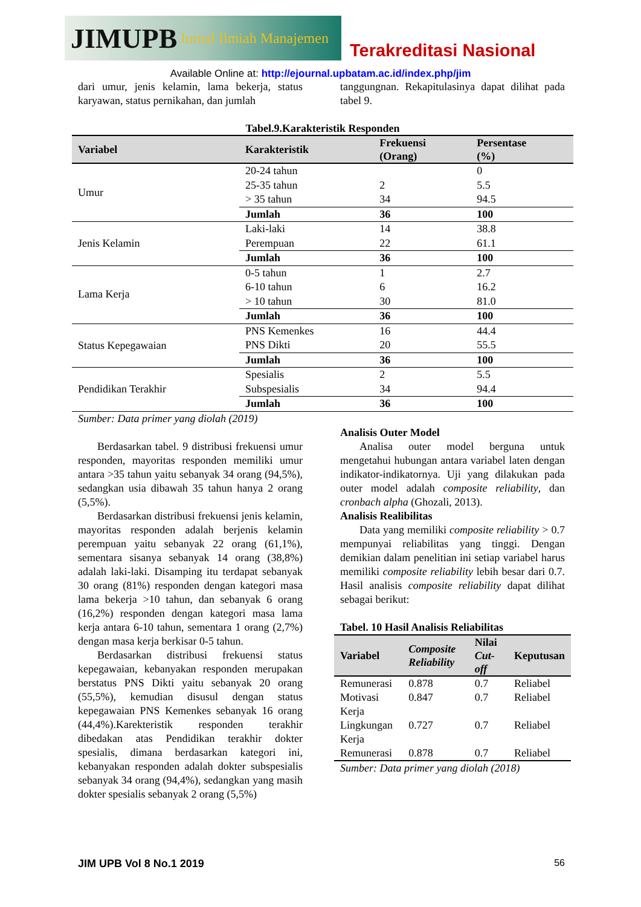JIMUPB Jurnal Ilmiah Manajemen
Terakreditasi Nasional
Available Online at: http://ejournal.upbatam.ac.id/index.php/jim
dari umur, jenis kelamin, lama bekerja, status karyawan, status pernikahan, dan jumlah
tanggungnan. Rekapitulasinya dapat dilihat pada tabel 9.
Tabel.9.Karakteristik Responden
| Variabel | Karakteristik | Frekuensi (Orang) | Persentase (%) |
| --- | --- | --- | --- |
| Umur | 20-24 tahun | | 0 |
| | 25-35 tahun | 2 | 5.5 |
| | > 35 tahun | 34 | 94.5 |
| | Jumlah | 36 | 100 |
| Jenis Kelamin | Laki-laki | 14 | 38.8 |
| | Perempuan | 22 | 61.1 |
| | Jumlah | 36 | 100 |
| Lama Kerja | 0-5 tahun | 1 | 2.7 |
| | 6-10 tahun | 6 | 16.2 |
| | > 10 tahun | 30 | 81.0 |
| | Jumlah | 36 | 100 |
| Status Kepegawaian | PNS Kemenkes | 16 | 44.4 |
| | PNS Dikti | 20 | 55.5 |
| | Jumlah | 36 | 100 |
| Pendidikan Terakhir | Spesialis | 2 | 5.5 |
| | Subspesialis | 34 | 94.4 |
| | Jumlah | 36 | 100 |
Sumber: Data primer yang diolah (2019)
Berdasarkan tabel. 9 distribusi frekuensi umur responden, mayoritas responden memiliki umur antara >35 tahun yaitu sebanyak 34 orang (94,5%), sedangkan usia dibawah 35 tahun hanya 2 orang (5,5%).
Berdasarkan distribusi frekuensi jenis kelamin, mayoritas responden adalah berjenis kelamin perempuan yaitu sebanyak 22 orang (61,1%), sementara sisanya sebanyak 14 orang (38,8%) adalah laki-laki. Disamping itu terdapat sebanyak 30 orang (81%) responden dengan kategori masa lama bekerja >10 tahun, dan sebanyak 6 orang (16,2%) responden dengan kategori masa lama kerja antara 6-10 tahun, sementara 1 orang (2,7%) dengan masa kerja berkisar 0-5 tahun.
Berdasarkan distribusi frekuensi status kepegawaian, kebanyakan responden merupakan berstatus PNS Dikti yaitu sebanyak 20 orang (55,5%), kemudian disusul dengan status kepegawaian PNS Kemenkes sebanyak 16 orang (44,4%).Karekteristik responden terakhir dibedakan atas Pendidikan terakhir dokter spesialis, dimana berdasarkan kategori ini, kebanyakan responden adalah dokter subspesialis sebanyak 34 orang (94,4%), sedangkan yang masih dokter spesialis sebanyak 2 orang (5,5%)
Analisis Outer Model
Analisa outer model berguna untuk mengetahui hubungan antara variabel laten dengan indikator-indikatornya. Uji yang dilakukan pada outer model adalah composite reliability, dan cronbach alpha (Ghozali, 2013).
Analisis Realibilitas
Data yang memiliki composite reliability > 0.7 mempunyai reliabilitas yang tinggi. Dengan demikian dalam penelitian ini setiap variabel harus memiliki composite reliability lebih besar dari 0.7. Hasil analisis composite reliability dapat dilihat sebagai berikut:
Tabel. 10 Hasil Analisis Reliabilitas
| Variabel | Composite Reliability | Nilai Cut-off | Keputusan |
| --- | --- | --- | --- |
| Remunerasi | 0.878 | 0.7 | Reliabel |
| Motivasi Kerja | 0.847 | 0.7 | Reliabel |
| Lingkungan Kerja | 0.727 | 0.7 | Reliabel |
| Remunerasi | 0.878 | 0.7 | Reliabel |
Sumber: Data primer yang diolah (2018)
JIM UPB Vol 8 No.1 2019 56